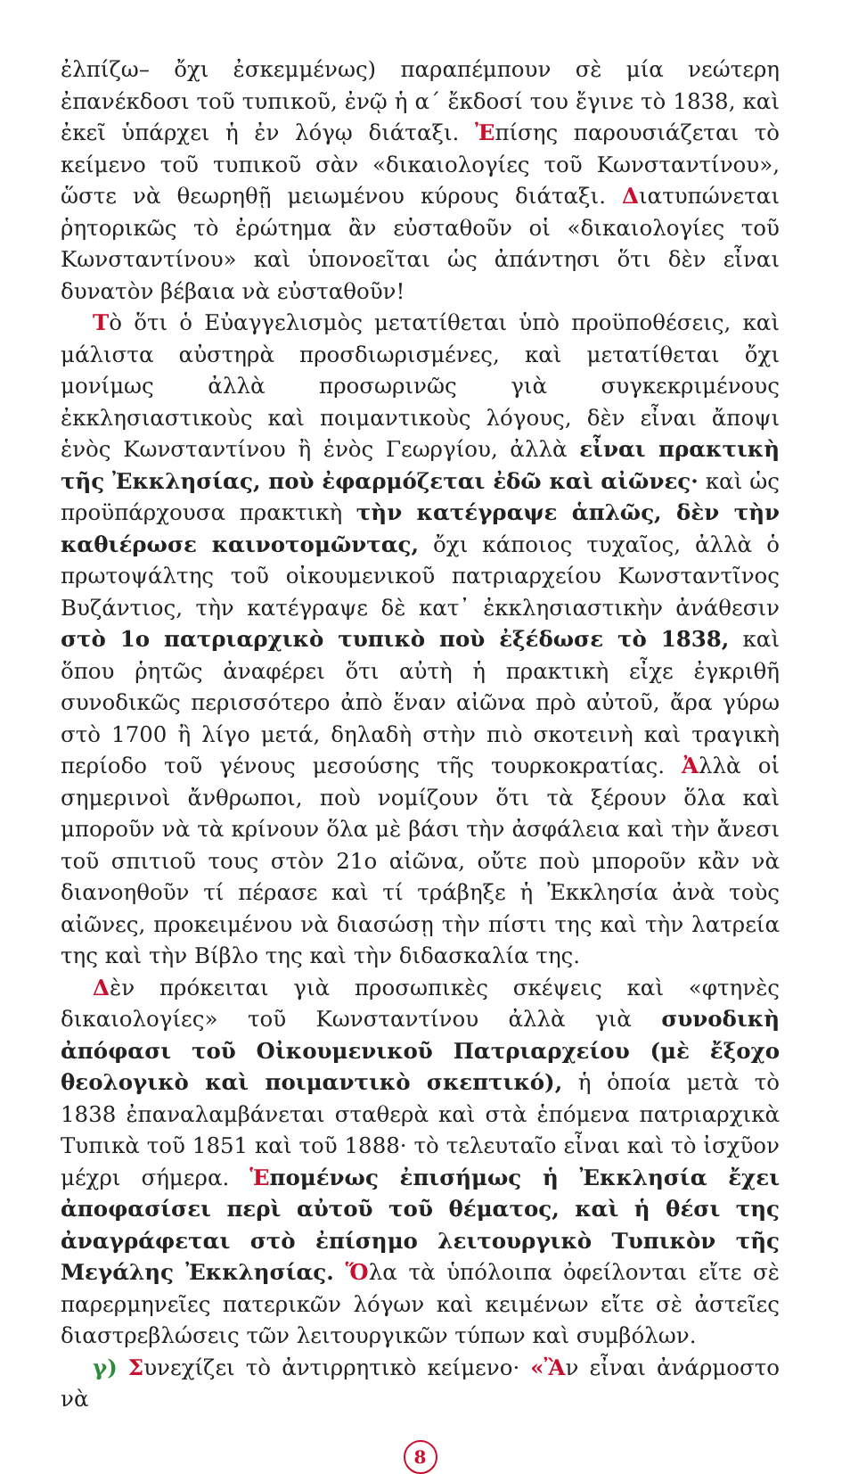ἐλπίζω– ὄχι ἐσκεμμένως) παραπέμπουν σὲ μία νεώτερη ἐπανέκδοσι τοῦ τυπικοῦ, ἐνῷ ἡ α΄ ἔκδοσί του ἔγινε τὸ 1838, καὶ ἐκεῖ ὑπάρχει ἡ ἐν λόγῳ διάταξι. Ἐπίσης παρουσιάζεται τὸ κείμενο τοῦ τυπικοῦ σὰν «δικαιολογίες τοῦ Κωνσταντίνου», ὥστε νὰ θεωρηθῇ μειωμένου κύρους διάταξι. Διατυπώνεται ῥητορικῶς τὸ ἐρώτημα ἂν εὐσταθοῦν οἱ «δικαιολογίες τοῦ Κωνσταντίνου» καὶ ὑπονοεῖται ὡς ἀπάντησι ὅτι δὲν εἶναι δυνατὸν βέβαια νὰ εὐσταθοῦν!
Τὸ ὅτι ὁ Εὐαγγελισμὸς μετατίθεται ὑπὸ προϋποθέσεις, καὶ μάλιστα αὐστηρὰ προσδιωρισμένες, καὶ μετατίθεται ὄχι μονίμως ἀλλὰ προσωρινῶς γιὰ συγκεκριμένους ἐκκλησιαστικοὺς καὶ ποιμαντικοὺς λόγους, δὲν εἶναι ἄποψι ἑνὸς Κωνσταντίνου ἢ ἑνὸς Γεωργίου, ἀλλὰ εἶναι πρακτικὴ τῆς Ἐκκλησίας, ποὺ ἐφαρμόζεται ἐδῶ καὶ αἰῶνες· καὶ ὡς προϋπάρχουσα πρακτικὴ τὴν κατέγραψε ἁπλῶς, δὲν τὴν καθιέρωσε καινοτομῶντας, ὄχι κάποιος τυχαῖος, ἀλλὰ ὁ πρωτοψάλτης τοῦ οἰκουμενικοῦ πατριαρχείου Κωνσταντῖνος Βυζάντιος, τὴν κατέγραψε δὲ κατ᾽ ἐκκλησιαστικὴν ἀνάθεσιν στὸ 1ο πατριαρχικὸ τυπικὸ ποὺ ἐξέδωσε τὸ 1838, καὶ ὅπου ῥητῶς ἀναφέρει ὅτι αὐτὴ ἡ πρακτικὴ εἶχε ἐγκριθῆ συνοδικῶς περισσότερο ἀπὸ ἕναν αἰῶνα πρὸ αὐτοῦ, ἄρα γύρω στὸ 1700 ἢ λίγο μετά, δηλαδὴ στὴν πιὸ σκοτεινὴ καὶ τραγικὴ περίοδο τοῦ γένους μεσούσης τῆς τουρκοκρατίας. Ἀλλὰ οἱ σημερινοὶ ἄνθρωποι, ποὺ νομίζουν ὅτι τὰ ξέρουν ὅλα καὶ μποροῦν νὰ τὰ κρίνουν ὅλα μὲ βάσι τὴν ἀσφάλεια καὶ τὴν ἄνεσι τοῦ σπιτιοῦ τους στὸν 21ο αἰῶνα, οὔτε ποὺ μποροῦν κἂν νὰ διανοηθοῦν τί πέρασε καὶ τί τράβηξε ἡ Ἐκκλησία ἀνὰ τοὺς αἰῶνες, προκειμένου νὰ διασώσῃ τὴν πίστι της καὶ τὴν λατρεία της καὶ τὴν Βίβλο της καὶ τὴν διδασκαλία της.
Δὲν πρόκειται γιὰ προσωπικὲς σκέψεις καὶ «φτηνὲς δικαιολογίες» τοῦ Κωνσταντίνου ἀλλὰ γιὰ συνοδικὴ ἀπόφασι τοῦ Οἰκουμενικοῦ Πατριαρχείου (μὲ ἔξοχο θεολογικὸ καὶ ποιμαντικὸ σκεπτικό), ἡ ὁποία μετὰ τὸ 1838 ἐπαναλαμβάνεται σταθερὰ καὶ στὰ ἑπόμενα πατριαρχικὰ Τυπικὰ τοῦ 1851 καὶ τοῦ 1888· τὸ τελευταῖο εἶναι καὶ τὸ ἰσχῦον μέχρι σήμερα. Ἑπομένως ἐπισήμως ἡ Ἐκκλησία ἔχει ἀποφασίσει περὶ αὐτοῦ τοῦ θέματος, καὶ ἡ θέσι της ἀναγράφεται στὸ ἐπίσημο λειτουργικὸ Τυπικὸν τῆς Μεγάλης Ἐκκλησίας. Ὅλα τὰ ὑπόλοιπα ὀφείλονται εἴτε σὲ παρερμηνεῖες πατερικῶν λόγων καὶ κειμένων εἴτε σὲ ἀστεῖες διαστρεβλώσεις τῶν λειτουργικῶν τύπων καὶ συμβόλων.
γ) Συνεχίζει τὸ ἀντιρρητικὸ κείμενο· «Ἂν εἶναι ἀνάρμοστο νὰ
8